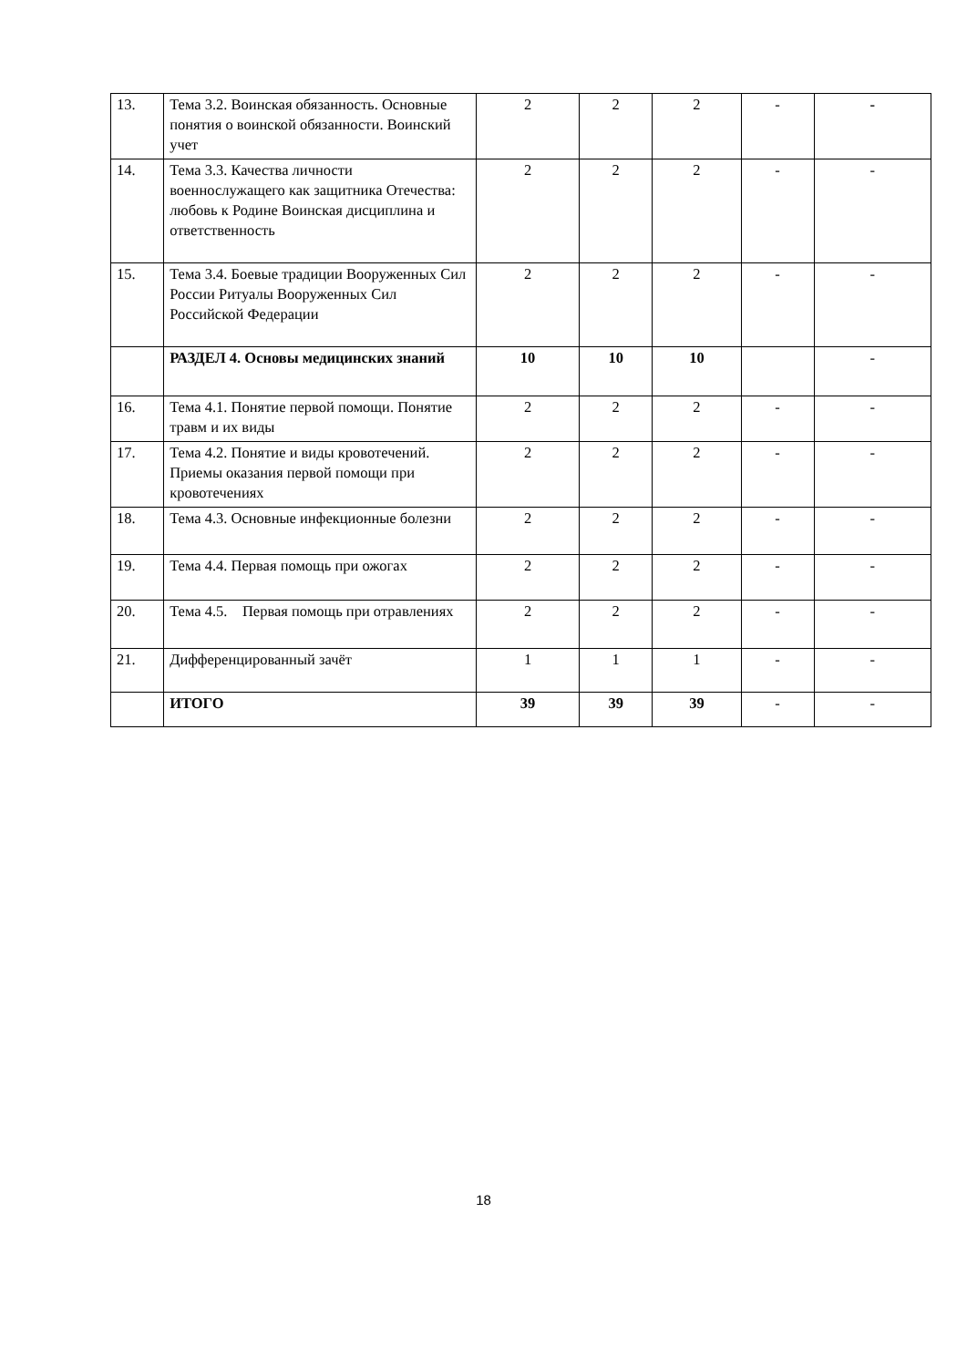| 13. | Тема 3.2. Воинская обязанность. Основные понятия о воинской обязанности. Воинский учет | 2 | 2 | 2 | - | - |
| 14. | Тема 3.3. Качества личности военнослужащего как защитника Отечества: любовь к Родине Воинская дисциплина и ответственность | 2 | 2 | 2 | - | - |
| 15. | Тема 3.4. Боевые традиции Вооруженных Сил России Ритуалы Вооруженных Сил Российской Федерации | 2 | 2 | 2 | - | - |
| | РАЗДЕЛ 4. Основы медицинских знаний | 10 | 10 | 10 | | - |
| 16. | Тема 4.1. Понятие первой помощи. Понятие травм и их виды | 2 | 2 | 2 | - | - |
| 17. | Тема 4.2. Понятие и виды кровотечений. Приемы оказания первой помощи при кровотечениях | 2 | 2 | 2 | - | - |
| 18. | Тема 4.3. Основные инфекционные болезни | 2 | 2 | 2 | - | - |
| 19. | Тема 4.4. Первая помощь при ожогах | 2 | 2 | 2 | - | - |
| 20. | Тема 4.5. Первая помощь при отравлениях | 2 | 2 | 2 | - | - |
| 21. | Дифференцированный зачёт | 1 | 1 | 1 | - | - |
| | ИТОГО | 39 | 39 | 39 | - | - |
18